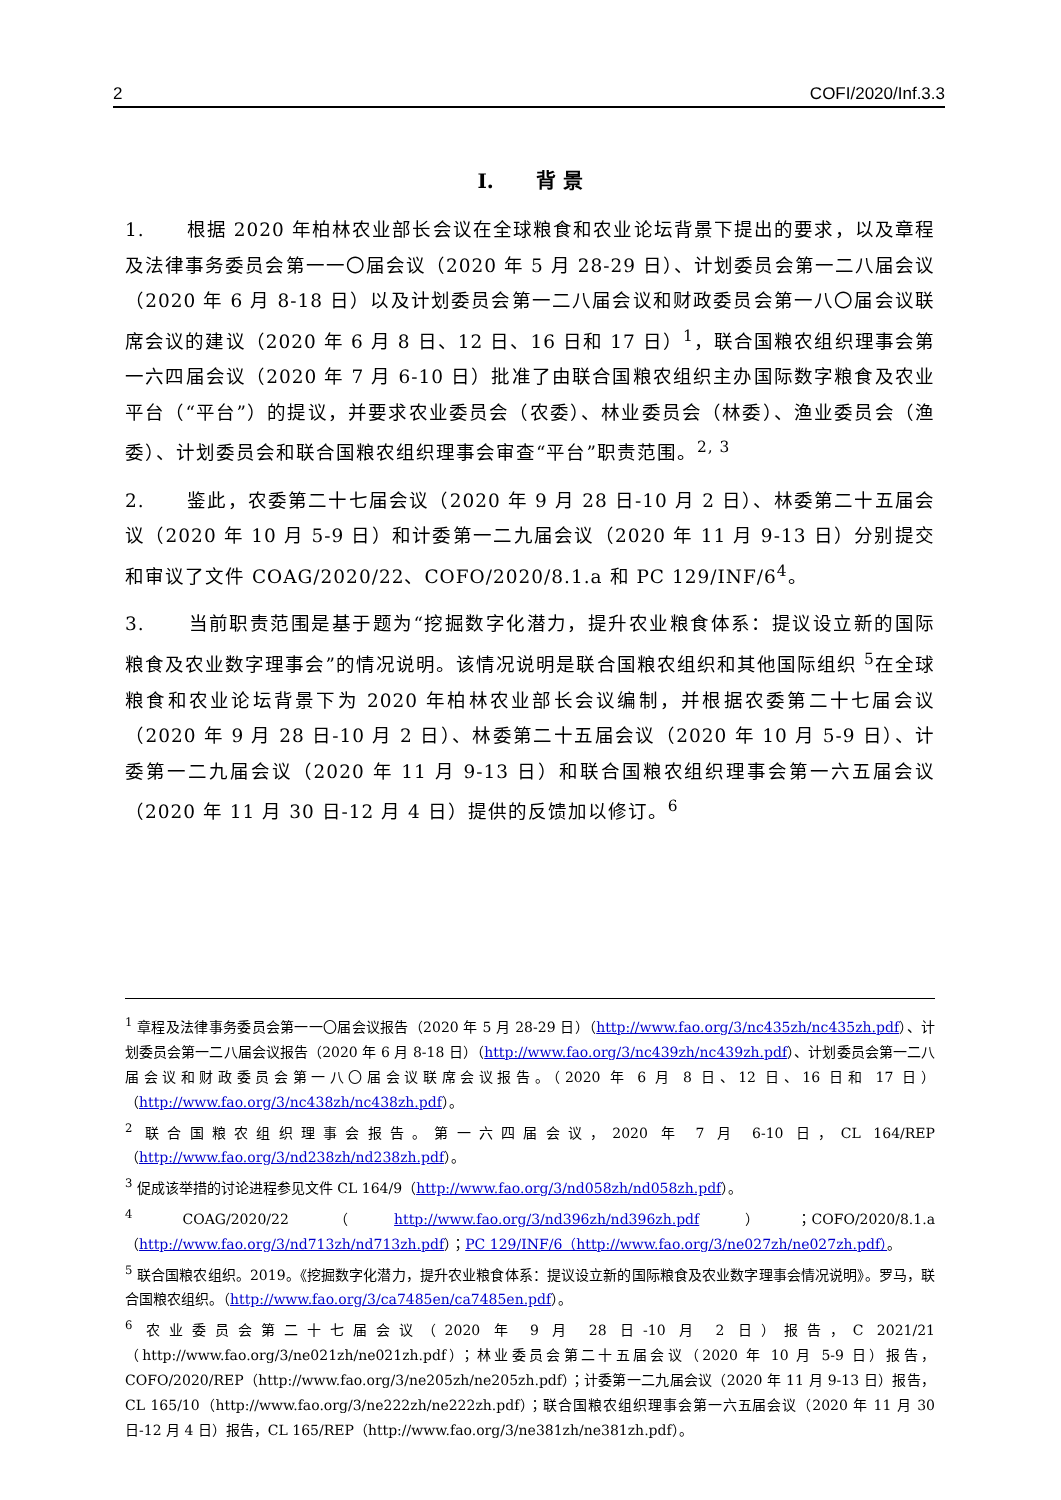2 COFI/2020/Inf.3.3
I. 背 景
1. 根据 2020 年柏林农业部长会议在全球粮食和农业论坛背景下提出的要求，以及章程及法律事务委员会第一一〇届会议（2020 年 5 月 28-29 日）、计划委员会第一二八届会议（2020 年 6 月 8-18 日）以及计划委员会第一二八届会议和财政委员会第一八〇届会议联席会议的建议（2020 年 6 月 8 日、12 日、16 日和 17 日）<sup>1</sup>，联合国粮农组织理事会第一六四届会议（2020 年 7 月 6-10 日）批准了由联合国粮农组织主办国际数字粮食及农业平台（“平台”）的提议，并要求农业委员会（农委）、林业委员会（林委）、渔业委员会（渔委）、计划委员会和联合国粮农组织理事会审查“平台”职责范围。<sup>2, 3</sup>
2. 鉴此，农委第二十七届会议（2020 年 9 月 28 日-10 月 2 日）、林委第二十五届会议（2020 年 10 月 5-9 日）和计委第一二九届会议（2020 年 11 月 9-13 日）分别提交和审议了文件 COAG/2020/22、COFO/2020/8.1.a 和 PC 129/INF/6<sup>4</sup>。
3. 当前职责范围是基于题为“挖掘数字化潜力，提升农业粮食体系：提议设立新的国际粮食及农业数字理事会”的情况说明。该情况说明是联合国粮农组织和其他国际组织 <sup>5</sup>在全球粮食和农业论坛背景下为 2020 年柏林农业部长会议编制，并根据农委第二十七届会议（2020 年 9 月 28 日-10 月 2 日）、林委第二十五届会议（2020 年 10 月 5-9 日）、计委第一二九届会议（2020 年 11 月 9-13 日）和联合国粮农组织理事会第一六五届会议（2020 年 11 月 30 日-12 月 4 日）提供的反馈加以修订。<sup>6</sup>
<sup>1</sup> 章程及法律事务委员会第一一〇届会议报告（2020 年 5 月 28-29 日）（http://www.fao.org/3/nc435zh/nc435zh.pdf）、计划委员会第一二八届会议报告（2020 年 6 月 8-18 日）（http://www.fao.org/3/nc439zh/nc439zh.pdf）、计划委员会第一二八届会议和财政委员会第一八〇届会议联席会议报告。（2020 年 6 月 8 日、12 日、16 日和 17 日）（http://www.fao.org/3/nc438zh/nc438zh.pdf）。
<sup>2</sup> 联合国粮农组织理事会报告。第一六四届会议，2020 年 7 月 6-10 日，CL 164/REP（http://www.fao.org/3/nd238zh/nd238zh.pdf）。
<sup>3</sup> 促成该举措的讨论进程参见文件 CL 164/9（http://www.fao.org/3/nd058zh/nd058zh.pdf）。
<sup>4</sup> COAG/2020/22（http://www.fao.org/3/nd396zh/nd396zh.pdf）；COFO/2020/8.1.a（http://www.fao.org/3/nd713zh/nd713zh.pdf）；PC 129/INF/6（http://www.fao.org/3/ne027zh/ne027zh.pdf）。
<sup>5</sup> 联合国粮农组织。2019。《挖掘数字化潜力，提升农业粮食体系：提议设立新的国际粮食及农业数字理事会情况说明》。罗马，联合国粮农组织。（http://www.fao.org/3/ca7485en/ca7485en.pdf）。
<sup>6</sup> 农业委员会第二十七届会议（2020 年 9 月 28 日-10 月 2 日）报告，C 2021/21（http://www.fao.org/3/ne021zh/ne021zh.pdf）；林业委员会第二十五届会议（2020 年 10 月 5-9 日）报告，COFO/2020/REP（http://www.fao.org/3/ne205zh/ne205zh.pdf）；计委第一二九届会议（2020 年 11 月 9-13 日）报告，CL 165/10（http://www.fao.org/3/ne222zh/ne222zh.pdf）；联合国粮农组织理事会第一六五届会议（2020 年 11 月 30 日-12 月 4 日）报告，CL 165/REP（http://www.fao.org/3/ne381zh/ne381zh.pdf）。